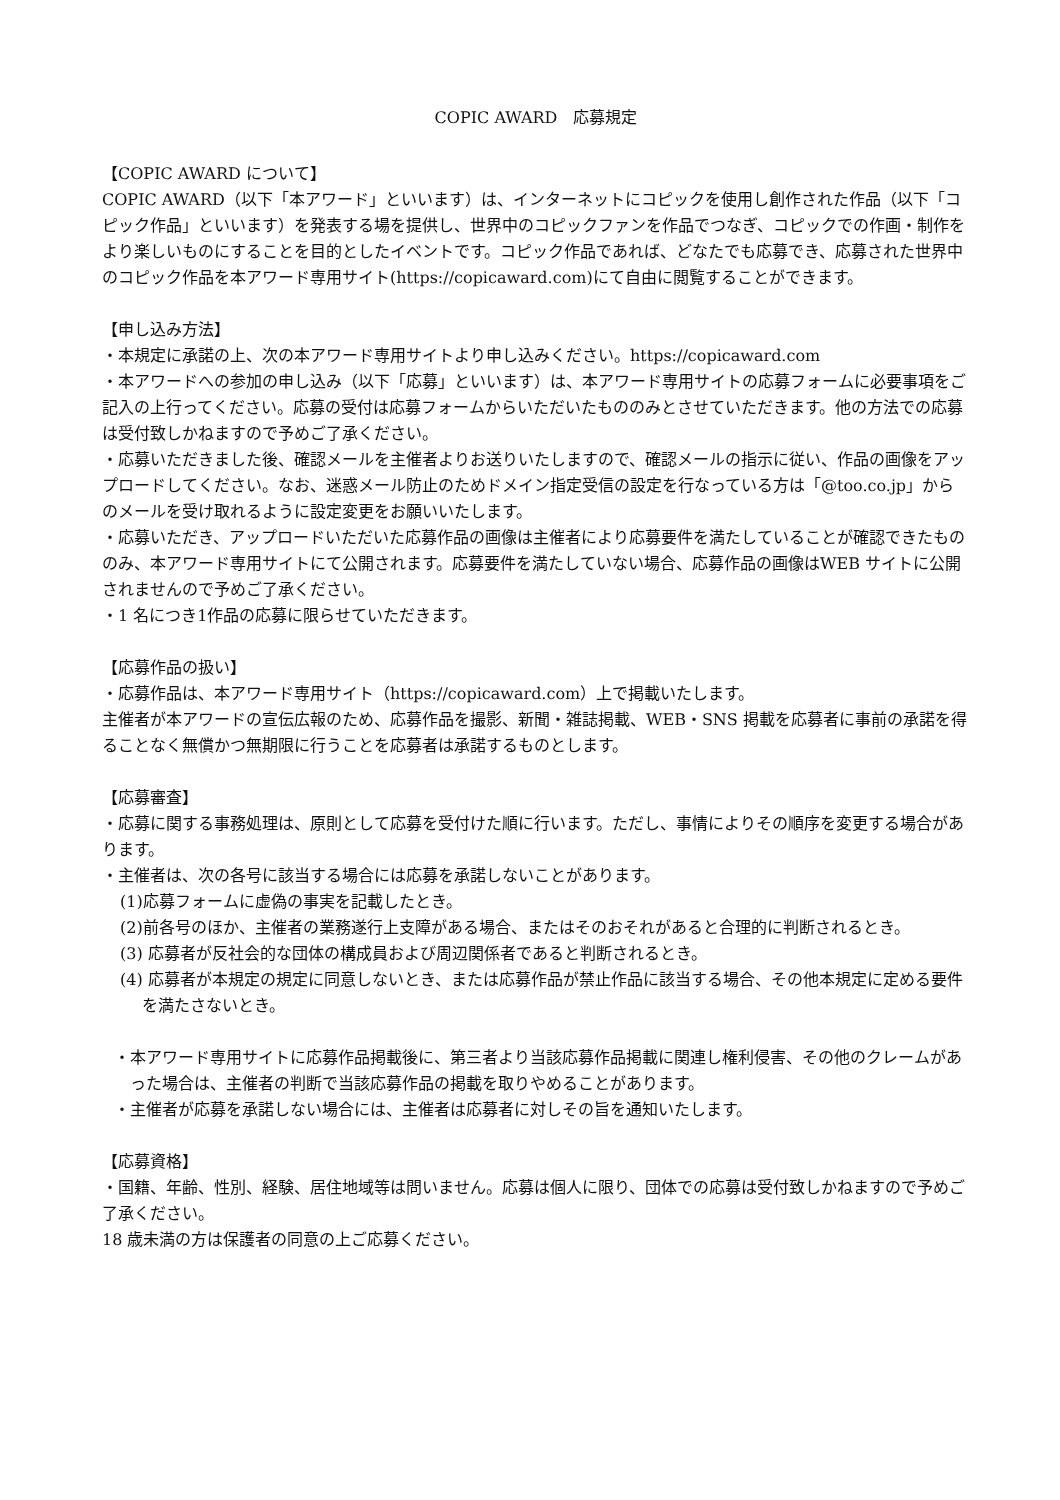COPIC AWARD　応募規定
【COPIC AWARD について】
COPIC AWARD（以下「本アワード」といいます）は、インターネットにコピックを使用し創作された作品（以下「コピック作品」といいます）を発表する場を提供し、世界中のコピックファンを作品でつなぎ、コピックでの作画・制作をより楽しいものにすることを目的としたイベントです。コピック作品であれば、どなたでも応募でき、応募された世界中のコピック作品を本アワード専用サイト(https://copicaward.com)にて自由に閲覧することができます。
【申し込み方法】
・本規定に承諾の上、次の本アワード専用サイトより申し込みください。https://copicaward.com
・本アワードへの参加の申し込み（以下「応募」といいます）は、本アワード専用サイトの応募フォームに必要事項をご記入の上行ってください。応募の受付は応募フォームからいただいたもののみとさせていただきます。他の方法での応募は受付致しかねますので予めご了承ください。
・応募いただきました後、確認メールを主催者よりお送りいたしますので、確認メールの指示に従い、作品の画像をアップロードしてください。なお、迷惑メール防止のためドメイン指定受信の設定を行なっている方は「@too.co.jp」からのメールを受け取れるように設定変更をお願いいたします。
・応募いただき、アップロードいただいた応募作品の画像は主催者により応募要件を満たしていることが確認できたもののみ、本アワード専用サイトにて公開されます。応募要件を満たしていない場合、応募作品の画像はWEB サイトに公開されませんので予めご了承ください。
・1 名につき1作品の応募に限らせていただきます。
【応募作品の扱い】
・応募作品は、本アワード専用サイト（https://copicaward.com）上で掲載いたします。
主催者が本アワードの宣伝広報のため、応募作品を撮影、新聞・雑誌掲載、WEB・SNS 掲載を応募者に事前の承諾を得ることなく無償かつ無期限に行うことを応募者は承諾するものとします。
【応募審査】
・応募に関する事務処理は、原則として応募を受付けた順に行います。ただし、事情によりその順序を変更する場合があります。
・主催者は、次の各号に該当する場合には応募を承諾しないことがあります。
(1)応募フォームに虚偽の事実を記載したとき。
(2)前各号のほか、主催者の業務遂行上支障がある場合、またはそのおそれがあると合理的に判断されるとき。
(3) 応募者が反社会的な団体の構成員および周辺関係者であると判断されるとき。
(4) 応募者が本規定の規定に同意しないとき、または応募作品が禁止作品に該当する場合、その他本規定に定める要件を満たさないとき。
・本アワード専用サイトに応募作品掲載後に、第三者より当該応募作品掲載に関連し権利侵害、その他のクレームがあった場合は、主催者の判断で当該応募作品の掲載を取りやめることがあります。
・主催者が応募を承諾しない場合には、主催者は応募者に対しその旨を通知いたします。
【応募資格】
・国籍、年齢、性別、経験、居住地域等は問いません。応募は個人に限り、団体での応募は受付致しかねますので予めご了承ください。
18 歳未満の方は保護者の同意の上ご応募ください。